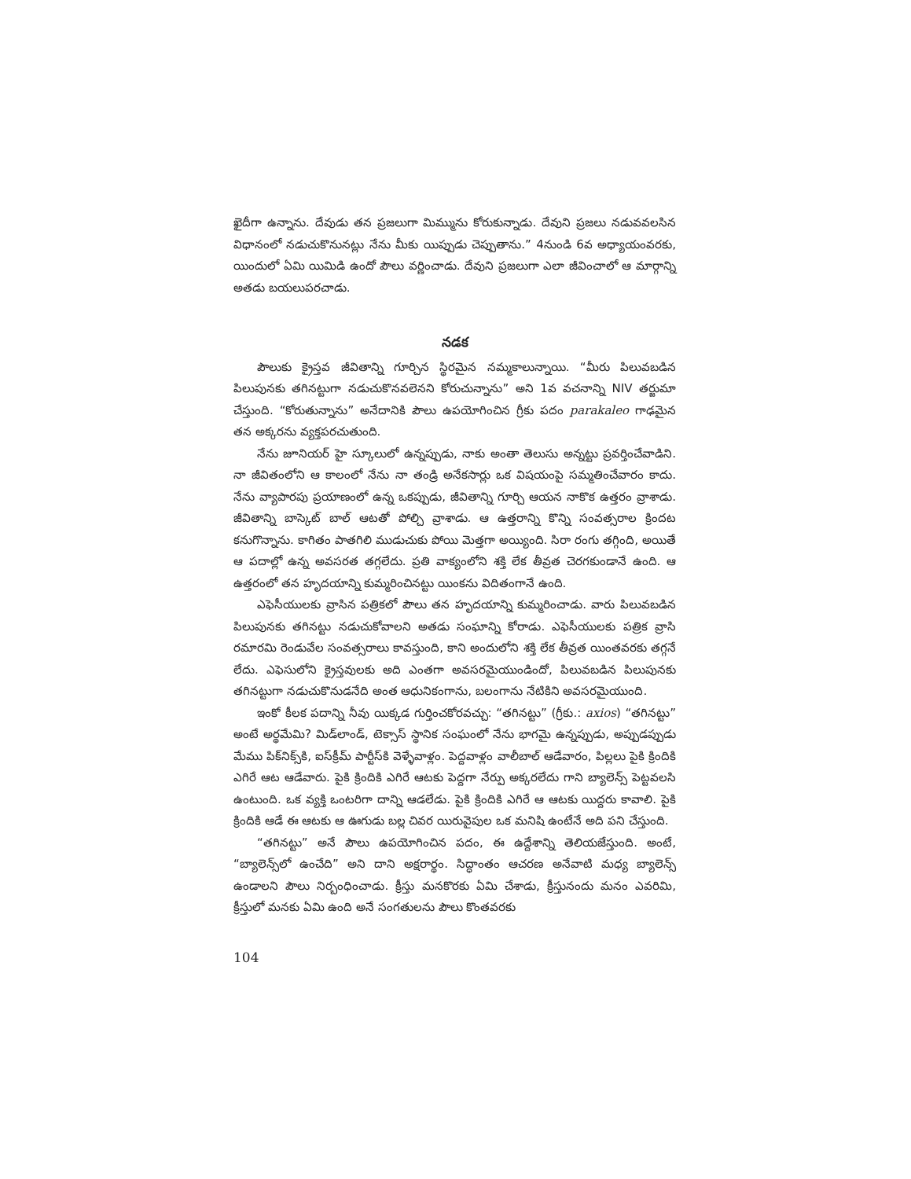ఖైదీగా ఉన్నాను. దేవుడు తన ప్రజలుగా మిమ్మును కోరుకున్నాడు. దేవుని ప్రజలు నడువవలసిన విధానంలో నడుచుకొనునట్లు నేను మీకు యిప్పుడు చెప్పుతాను.” 4నుండి 6వ అధ్యాయంవరకు, యిందులో ఏమి యిమిడి ఉందో పౌలు వర్ణించాడు. దేవుని ప్రజలుగా ఎలా జీవించాలో ఆ మార్గాన్ని అతడు బయలుపరచాడు.
నడక
పౌలుకు క్రైస్తవ జీవితాన్ని గూర్చిన స్థిరమైన నమ్మకాలున్నాయి. “మీరు పిలువబడిన పిలుపునకు తగినట్టుగా నడుచుకొనవలెనని కోరుచున్నాను” అని 1వ వచనాన్ని NIV తర్జుమా చేస్తుంది. “కోరుతున్నాను” అనేదానికి పౌలు ఉపయోగించిన గ్రీకు పదం parakaleo గాఢమైన తన అక్కరను వ్యక్తపరచుతుంది.
నేను జూనియర్ హై స్కూలులో ఉన్నప్పుడు, నాకు అంతా తెలుసు అన్నట్టు ప్రవర్తించేవాడిని. నా జీవితంలోని ఆ కాలంలో నేను నా తండ్రి అనేకసార్లు ఒక విషయంపై సమ్మతించేవారం కాదు. నేను వ్యాపారపు ప్రయాణంలో ఉన్న ఒకప్పుడు, జీవితాన్ని గూర్చి ఆయన నాకొక ఉత్తరం వ్రాశాడు. జీవితాన్ని బాస్కెట్ బాల్ ఆటతో పోల్చి వ్రాశాడు. ఆ ఉత్తరాన్ని కొన్ని సంవత్సరాల క్రిందట కనుగొన్నాను. కాగితం పాతగిలి ముడుచుకు పోయి మెత్తగా అయ్యింది. సిరా రంగు తగ్గింది, అయితే ఆ పదాల్లో ఉన్న అవసరత తగ్గలేదు. ప్రతి వాక్యంలోని శక్తి లేక తీవ్రత చెరగకుండానే ఉంది. ఆ ఉత్తరంలో తన హృదయాన్ని కుమ్మరించినట్టు యింకను విదితంగానే ఉంది.
ఎఫెసీయులకు వ్రాసిన పత్రికలో పౌలు తన హృదయాన్ని కుమ్మరించాడు. వారు పిలువబడిన పిలుపునకు తగినట్టు నడుచుకోవాలని అతడు సంఘాన్ని కోరాడు. ఎఫెసీయులకు పత్రిక వ్రాసి రమారమి రెండువేల సంవత్సరాలు కావస్తుంది, కాని అందులోని శక్తి లేక తీవ్రత యింతవరకు తగ్గనే లేదు. ఎఫెసులోని క్రైస్తవులకు అది ఎంతగా అవసరమైయుండిందో, పిలువబడిన పిలుపునకు తగినట్టుగా నడుచుకొనుడనేది అంత ఆధునికంగాను, బలంగాను నేటికిని అవసరమైయుంది.
ఇంకో కీలక పదాన్ని నీవు యిక్కడ గుర్తించకోరవచ్చు: “తగినట్టు” (గ్రీకు.: axios) “తగినట్టు” అంటే అర్థమేమి? మిడ్‌లాండ్, టెక్సాస్ స్థానిక సంఘంలో నేను భాగమై ఉన్నప్పుడు, అప్పుడప్పుడు మేము పిక్‌నిక్స్‌కి, ఐస్‌క్రీమ్ పార్టీస్‌కి వెళ్ళేవాళ్లం. పెద్దవాళ్లం వాలీబాల్ ఆడేవారం, పిల్లలు పైకి క్రిందికి ఎగిరే ఆట ఆడేవారు. పైకి క్రిందికి ఎగిరే ఆటకు పెద్దగా నేర్పు అక్కరలేదు గాని బ్యాలెన్స్ పెట్టవలసి ఉంటుంది. ఒక వ్యక్తి ఒంటరిగా దాన్ని ఆడలేడు. పైకి క్రిందికి ఎగిరే ఆ ఆటకు యిద్దరు కావాలి. పైకి క్రిందికి ఆడే ఈ ఆటకు ఆ ఊగుడు బల్ల చివర యిరువైపుల ఒక మనిషి ఉంటేనే అది పని చేస్తుంది.
“తగినట్టు” అనే పౌలు ఉపయోగించిన పదం, ఈ ఉద్దేశాన్ని తెలియజేస్తుంది. అంటే, “బ్యాలెన్స్‌లో ఉంచేది” అని దాని అక్షరార్థం. సిద్ధాంతం ఆచరణ అనేవాటి మధ్య బ్యాలెన్స్ ఉండాలని పౌలు నిర్బంధించాడు. క్రీస్తు మనకొరకు ఏమి చేశాడు, క్రీస్తునందు మనం ఎవరిమి, క్రీస్తులో మనకు ఏమి ఉంది అనే సంగతులను పౌలు కొంతవరకు
104